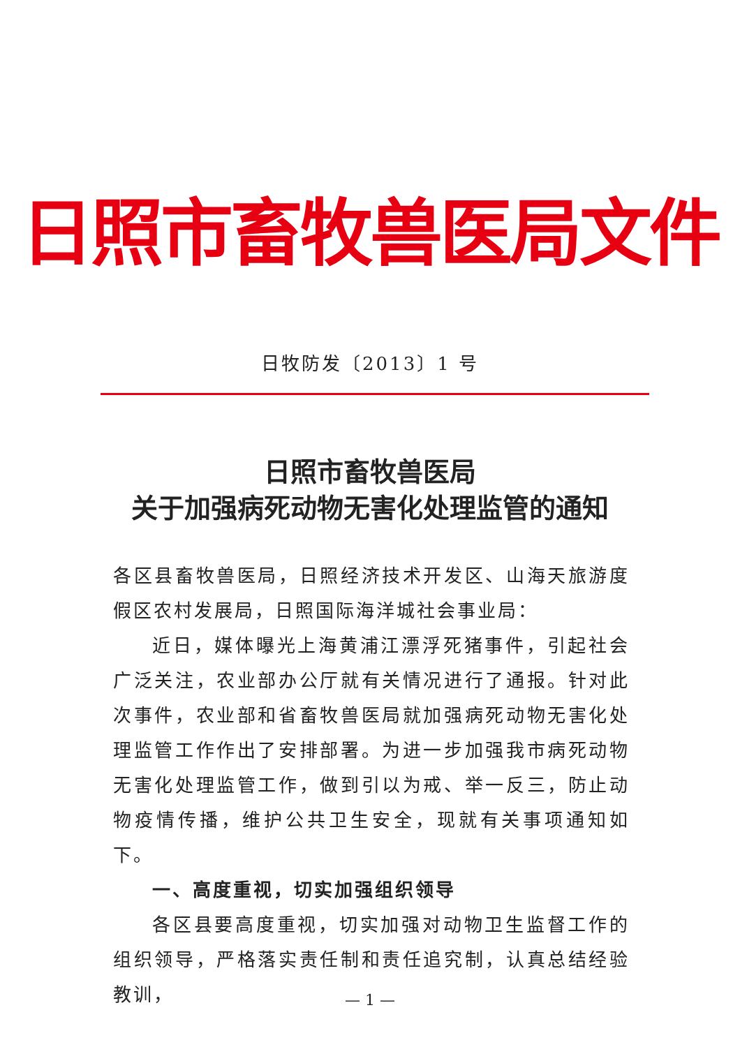日照市畜牧兽医局文件
日牧防发〔2013〕1 号
日照市畜牧兽医局
关于加强病死动物无害化处理监管的通知
各区县畜牧兽医局，日照经济技术开发区、山海天旅游度假区农村发展局，日照国际海洋城社会事业局：
近日，媒体曝光上海黄浦江漂浮死猪事件，引起社会广泛关注，农业部办公厅就有关情况进行了通报。针对此次事件，农业部和省畜牧兽医局就加强病死动物无害化处理监管工作作出了安排部署。为进一步加强我市病死动物无害化处理监管工作，做到引以为戒、举一反三，防止动物疫情传播，维护公共卫生安全，现就有关事项通知如下。
一、高度重视，切实加强组织领导
各区县要高度重视，切实加强对动物卫生监督工作的组织领导，严格落实责任制和责任追究制，认真总结经验教训，
— 1 —